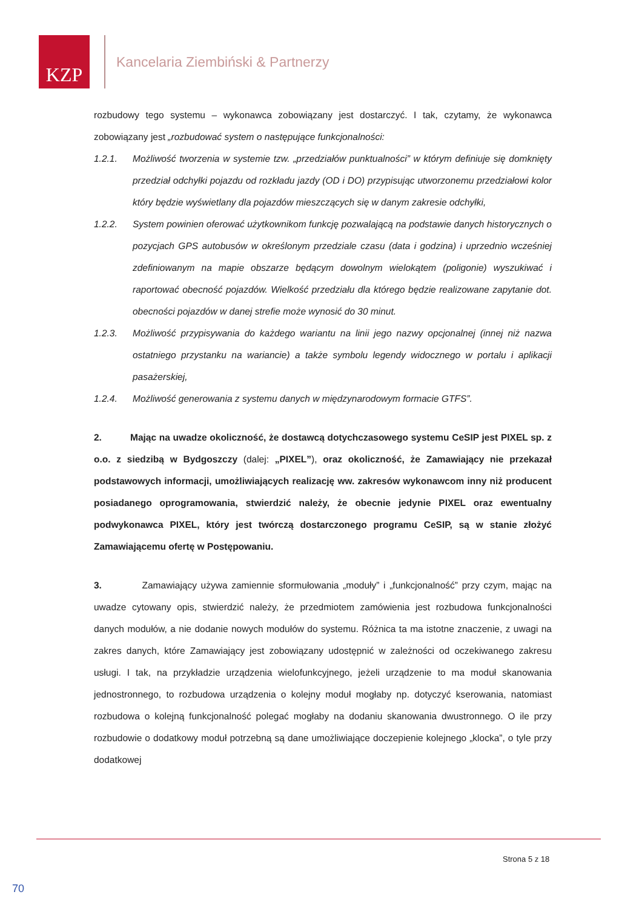KZP
Kancelaria Ziembiński & Partnerzy
rozbudowy tego systemu – wykonawca zobowiązany jest dostarczyć. I tak, czytamy, że wykonawca zobowiązany jest „rozbudować system o następujące funkcjonalności:
1.2.1. Możliwość tworzenia w systemie tzw. „przedziałów punktualności” w którym definiuje się domknięty przedział odchyłki pojazdu od rozkładu jazdy (OD i DO) przypisując utworzonemu przedziałowi kolor który będzie wyświetlany dla pojazdów mieszczących się w danym zakresie odchyłki,
1.2.2. System powinien oferować użytkownikom funkcję pozwalającą na podstawie danych historycznych o pozycjach GPS autobusów w określonym przedziale czasu (data i godzina) i uprzednio wcześniej zdefiniowanym na mapie obszarze będącym dowolnym wielokątem (poligonie) wyszukiwać i raportować obecność pojazdów. Wielkość przedziału dla którego będzie realizowane zapytanie dot. obecności pojazdów w danej strefie może wynosić do 30 minut.
1.2.3. Możliwość przypisywania do każdego wariantu na linii jego nazwy opcjonalnej (innej niż nazwa ostatniego przystanku na wariancie) a także symbolu legendy widocznego w portalu i aplikacji pasażerskiej,
1.2.4. Możliwość generowania z systemu danych w międzynarodowym formacie GTFS”.
2. Mając na uwadze okoliczność, że dostawcą dotychczasowego systemu CeSIP jest PIXEL sp. z o.o. z siedzibą w Bydgoszczy (dalej: „PIXEL”), oraz okoliczność, że Zamawiający nie przekazał podstawowych informacji, umożliwiających realizację ww. zakresów wykonawcom inny niż producent posiadanego oprogramowania, stwierdzić należy, że obecnie jedynie PIXEL oraz ewentualny podwykonawca PIXEL, który jest twórczą dostarczonego programu CeSIP, są w stanie złożyć Zamawiającemu ofertę w Postępowaniu.
3. Zamawiający używa zamiennie sformułowania „moduły” i „funkcjonalność” przy czym, mając na uwadze cytowany opis, stwierdzić należy, że przedmiotem zamówienia jest rozbudowa funkcjonalności danych modułów, a nie dodanie nowych modułów do systemu. Różnica ta ma istotne znaczenie, z uwagi na zakres danych, które Zamawiający jest zobowiązany udostępnić w zależności od oczekiwanego zakresu usługi. I tak, na przykładzie urządzenia wielofunkcyjnego, jeżeli urządzenie to ma moduł skanowania jednostronnego, to rozbudowa urządzenia o kolejny moduł mogłaby np. dotyczyć kserowania, natomiast rozbudowa o kolejną funkcjonalność polegać mogłaby na dodaniu skanowania dwustronnego. O ile przy rozbudowie o dodatkowy moduł potrzebną są dane umożliwiające doczepienie kolejnego „klocka”, o tyle przy dodatkowej
Strona 5 z 18
70